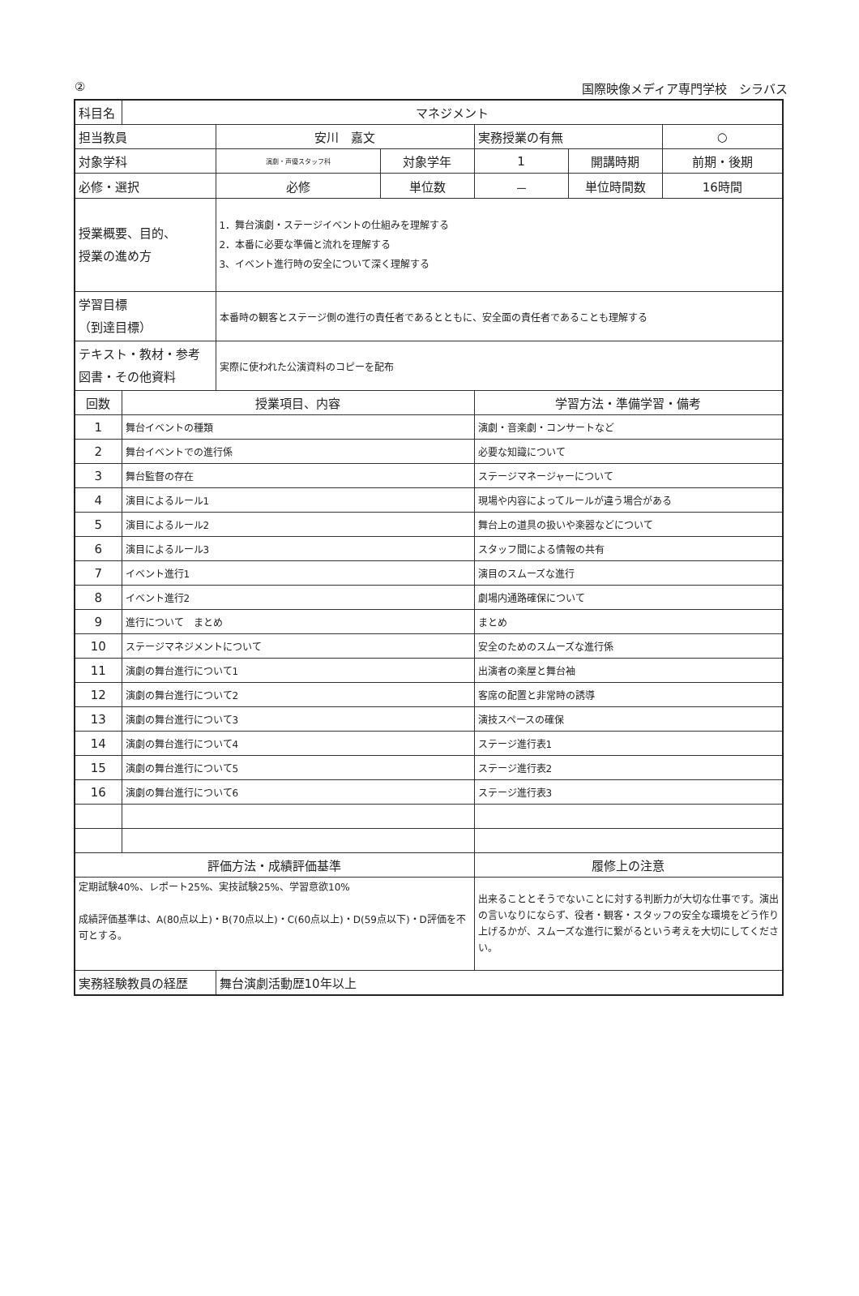② 国際映像メディア専門学校　シラバス
| 科目名 | マネジメント | | | | | |
| 担当教員 | | 安川 嘉文 | | 実務授業の有無 | | ○ |
| 対象学科 | | 演劇・声優スタッフ科 | 対象学年 | 1 | 開講時期 | 前期・後期 |
| 必修・選択 | | 必修 | 単位数 | － | 単位時間数 | 16時間 |
| 授業概要、目的、 授業の進め方 | | 1．舞台演劇・ステージイベントの仕組みを理解する 2．本番に必要な準備と流れを理解する 3、イベント進行時の安全について深く理解する | | | | |
| 学習目標 （到達目標） | | 本番時の観客とステージ側の進行の責任者であるとともに、安全面の責任者であることも理解する | | | | |
| テキスト・教材・参考図書・その他資料 | | 実際に使われた公演資料のコピーを配布 | | | | |
| 回数 | 授業項目、内容 | | | 学習方法・準備学習・備考 | | |
| 1 | 舞台イベントの種類 | | | 演劇・音楽劇・コンサートなど | | |
| 2 | 舞台イベントでの進行係 | | | 必要な知識について | | |
| 3 | 舞台監督の存在 | | | ステージマネージャーについて | | |
| 4 | 演目によるルール1 | | | 現場や内容によってルールが違う場合がある | | |
| 5 | 演目によるルール2 | | | 舞台上の道具の扱いや楽器などについて | | |
| 6 | 演目によるルール3 | | | スタッフ間による情報の共有 | | |
| 7 | イベント進行1 | | | 演目のスムーズな進行 | | |
| 8 | イベント進行2 | | | 劇場内通路確保について | | |
| 9 | 進行について まとめ | | | まとめ | | |
| 10 | ステージマネジメントについて | | | 安全のためのスムーズな進行係 | | |
| 11 | 演劇の舞台進行について1 | | | 出演者の楽屋と舞台袖 | | |
| 12 | 演劇の舞台進行について2 | | | 客席の配置と非常時の誘導 | | |
| 13 | 演劇の舞台進行について3 | | | 演技スペースの確保 | | |
| 14 | 演劇の舞台進行について4 | | | ステージ進行表1 | | |
| 15 | 演劇の舞台進行について5 | | | ステージ進行表2 | | |
| 16 | 演劇の舞台進行について6 | | | ステージ進行表3 | | |
| 評価方法・成績評価基準 | | | | 履修上の注意 | | |
| 定期試験40%、レポート25%、実技試験25%、学習意欲10% 成績評価基準は、A(80点以上)・B(70点以上)・C(60点以上)・D(59点以下)・D評価を不可とする。 | | | | 出来ることとそうでないことに対する判断力が大切な仕事です。演出の言いなりにならず、役者・観客・スタッフの安全な環境をどう作り上げるかが、スムーズな進行に繋がるという考えを大切にしてください。 | | |
| 実務経験教員の経歴 | | 舞台演劇活動歴10年以上 | | | | |